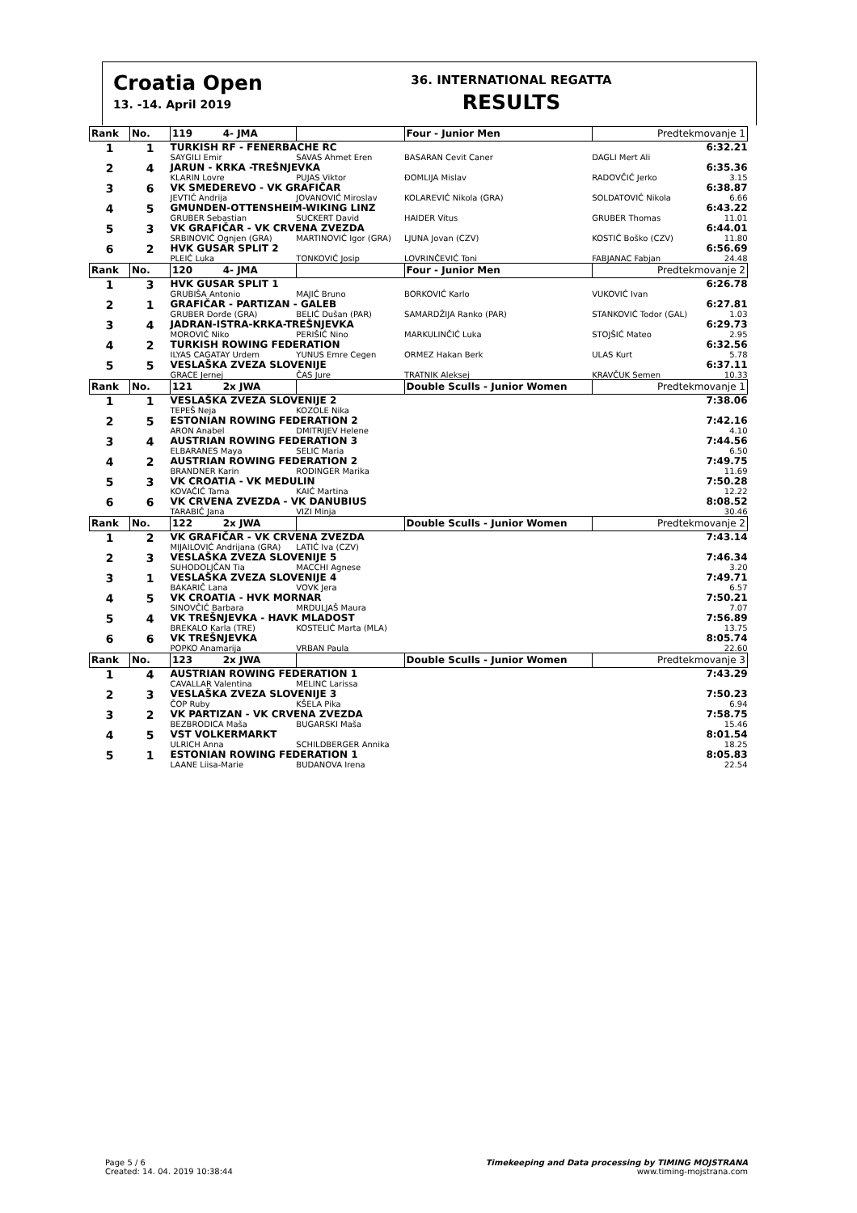Croatia Open
13. -14. April 2019
36. INTERNATIONAL REGATTA
RESULTS
| Rank | No. | 119 4- JMA | | Four - Junior Men | Predtekmovanje 1 | |
| 1 | 1 | TURKISH RF - FENERBACHE RC | | | | 6:32.21 |
| | | SAYGILI Emir | SAVAS Ahmet Eren | BASARAN Cevit Caner | DAGLI Mert Ali | |
| 2 | 4 | JARUN - KRKA -TREŠNJEVKA | | | | 6:35.36 |
| | | KLARIN Lovre | PUJAS Viktor | ĐOMLIJA Mislav | RADOVČIĆ Jerko | 3.15 |
| 3 | 6 | VK SMEDEREVO - VK GRAFIČAR | | | | 6:38.87 |
| | | JEVTIĆ Andrija | JOVANOVIĆ Miroslav | KOLAREVIĆ Nikola (GRA) | SOLDATOVIĆ Nikola | 6.66 |
| 4 | 5 | GMUNDEN-OTTENSHEIM-WIKING LINZ | | | | 6:43.22 |
| | | GRUBER Sebastian | SUCKERT David | HAIDER Vitus | GRUBER Thomas | 11.01 |
| 5 | 3 | VK GRAFIČAR - VK CRVENA ZVEZDA | | | | 6:44.01 |
| | | SRBINOVIĆ Ognjen (GRA) | MARTINOVIĆ Igor (GRA) | LJUNA Jovan (CZV) | KOSTIĆ Boško (CZV) | 11.80 |
| 6 | 2 | HVK GUSAR SPLIT 2 | | | | 6:56.69 |
| | | PLEIĆ Luka | TONKOVIĆ Josip | LOVRINČEVIĆ Toni | FABJANAC Fabjan | 24.48 |
| Rank | No. | 120 4- JMA | | Four - Junior Men | Predtekmovanje 2 | |
| 1 | 3 | HVK GUSAR SPLIT 1 | | | | 6:26.78 |
| | | GRUBIŠA Antonio | MAJIĆ Bruno | BORKOVIĆ Karlo | VUKOVIĆ Ivan | |
| 2 | 1 | GRAFIČAR - PARTIZAN - GALEB | | | | 6:27.81 |
| | | GRUBER Đorđe (GRA) | BELIĆ Dušan (PAR) | SAMARDŽIJA Ranko (PAR) | STANKOVIĆ Todor (GAL) | 1.03 |
| 3 | 4 | JADRAN-ISTRA-KRKA-TREŠNJEVKA | | | | 6:29.73 |
| | | MOROVIĆ Niko | PERIŠIĆ Nino | MARKULINČIĆ Luka | STOJŠIĆ Mateo | 2.95 |
| 4 | 2 | TURKISH ROWING FEDERATION | | | | 6:32.56 |
| | | ILYAS CAGATAY Urdem | YUNUS Emre Cegen | ORMEZ Hakan Berk | ULAS Kurt | 5.78 |
| 5 | 5 | VESLAŠKA ZVEZA SLOVENIJE | | | | 6:37.11 |
| | | GRACE Jernej | ČAS Jure | TRATNIK Aleksej | KRAVČUK Semen | 10.33 |
| Rank | No. | 121 2x JWA | | Double Sculls - Junior Women | Predtekmovanje 1 | |
| 1 | 1 | VESLAŠKA ZVEZA SLOVENIJE 2 | | | | 7:38.06 |
| | | TEPEŠ Neja | KOZOLE Nika | | | |
| 2 | 5 | ESTONIAN ROWING FEDERATION 2 | | | | 7:42.16 |
| | | ARON Anabel | DMITRIJEV Helene | | | 4.10 |
| 3 | 4 | AUSTRIAN ROWING FEDERATION 3 | | | | 7:44.56 |
| | | ELBARANES Maya | SELIC Maria | | | 6.50 |
| 4 | 2 | AUSTRIAN ROWING FEDERATION 2 | | | | 7:49.75 |
| | | BRANDNER Karin | RODINGER Marika | | | 11.69 |
| 5 | 3 | VK CROATIA - VK MEDULIN | | | | 7:50.28 |
| | | KOVAČIĆ Tama | KAIĆ Martina | | | 12.22 |
| 6 | 6 | VK CRVENA ZVEZDA - VK DANUBIUS | | | | 8:08.52 |
| | | TARABIĆ Jana | VIZI Minja | | | 30.46 |
| Rank | No. | 122 2x JWA | | Double Sculls - Junior Women | Predtekmovanje 2 | |
| 1 | 2 | VK GRAFIČAR - VK CRVENA ZVEZDA | | | | 7:43.14 |
| | | MIJAILOVIĆ Andrijana (GRA) | LATIĆ Iva (CZV) | | | |
| 2 | 3 | VESLAŠKA ZVEZA SLOVENIJE 5 | | | | 7:46.34 |
| | | SUHODOLJČAN Tia | MACCHI Agnese | | | 3.20 |
| 3 | 1 | VESLAŠKA ZVEZA SLOVENIJE 4 | | | | 7:49.71 |
| | | BAKARIČ Lana | VOVK Jera | | | 6.57 |
| 4 | 5 | VK CROATIA - HVK MORNAR | | | | 7:50.21 |
| | | SINOVČIĆ Barbara | MRDULJAŠ Maura | | | 7.07 |
| 5 | 4 | VK TREŠNJEVKA - HAVK MLADOST | | | | 7:56.89 |
| | | BREKALO Karla (TRE) | KOSTELIĆ Marta (MLA) | | | 13.75 |
| 6 | 6 | VK TREŠNJEVKA | | | | 8:05.74 |
| | | POPKO Anamarija | VRBAN Paula | | | 22.60 |
| Rank | No. | 123 2x JWA | | Double Sculls - Junior Women | Predtekmovanje 3 | |
| 1 | 4 | AUSTRIAN ROWING FEDERATION 1 | | | | 7:43.29 |
| | | CAVALLAR Valentina | MELINC Larissa | | | |
| 2 | 3 | VESLAŠKA ZVEZA SLOVENIJE 3 | | | | 7:50.23 |
| | | ČOP Ruby | KŠELA Pika | | | 6.94 |
| 3 | 2 | VK PARTIZAN - VK CRVENA ZVEZDA | | | | 7:58.75 |
| | | BEZBRODICA Maša | BUGARSKI Maša | | | 15.46 |
| 4 | 5 | VST VOLKERMARKT | | | | 8:01.54 |
| | | ULRICH Anna | SCHILDBERGER Annika | | | 18.25 |
| 5 | 1 | ESTONIAN ROWING FEDERATION 1 | | | | 8:05.83 |
| | | LAANE Liisa-Marie | BUDANOVA Irena | | | 22.54 |
Page 5 / 6
Created: 14. 04. 2019 10:38:44
Timekeeping and Data processing by TIMING MOJSTRANA
www.timing-mojstrana.com